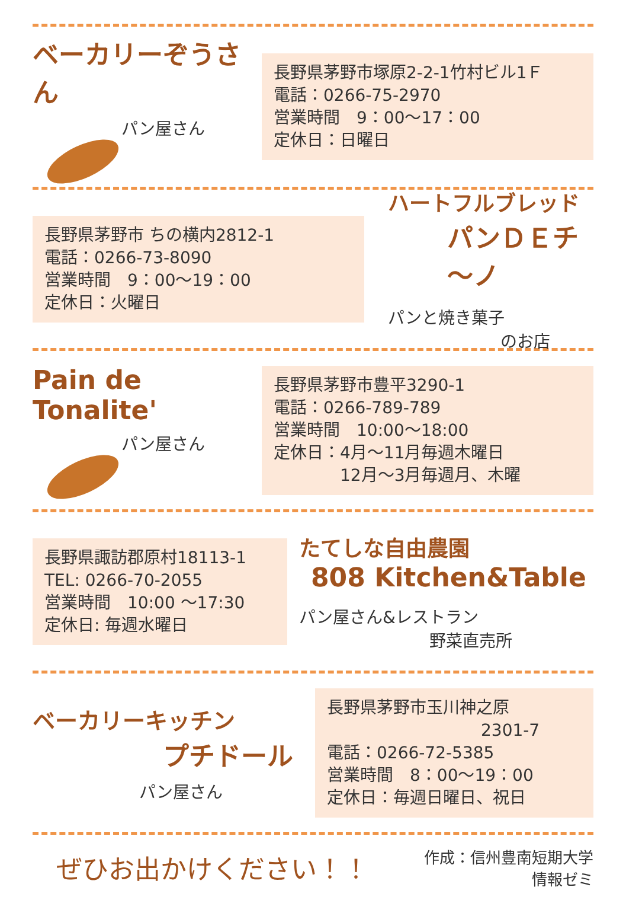ベーカリーぞうさん
パン屋さん
長野県茅野市塚原2-2-1竹村ビル1Ｆ
電話：0266-75-2970
営業時間　9：00～17：00
定休日：日曜日
長野県茅野市 ちの横内2812-1
電話：0266-73-8090
営業時間　9：00～19：00
定休日：火曜日
ハートフルブレッド
パンＤＥチ～ノ
パンと焼き菓子
のお店
Pain de Tonalite'
パン屋さん
長野県茅野市豊平3290-1
電話：0266-789-789
営業時間　10:00～18:00
定休日：4月～11月毎週木曜日
　　　　12月～3月毎週月、木曜
長野県諏訪郡原村18113-1
TEL: 0266-70-2055
営業時間　10:00 ～17:30
定休日: 毎週水曜日
たてしな自由農園
808 Kitchen&Table
パン屋さん&レストラン
野菜直売所
ベーカリーキッチン
プチドール
パン屋さん
長野県茅野市玉川神之原
2301-7
電話：0266-72-5385
営業時間　8：00～19：00
定休日：毎週日曜日、祝日
ぜひお出かけください！！
作成：信州豊南短期大学
情報ゼミ